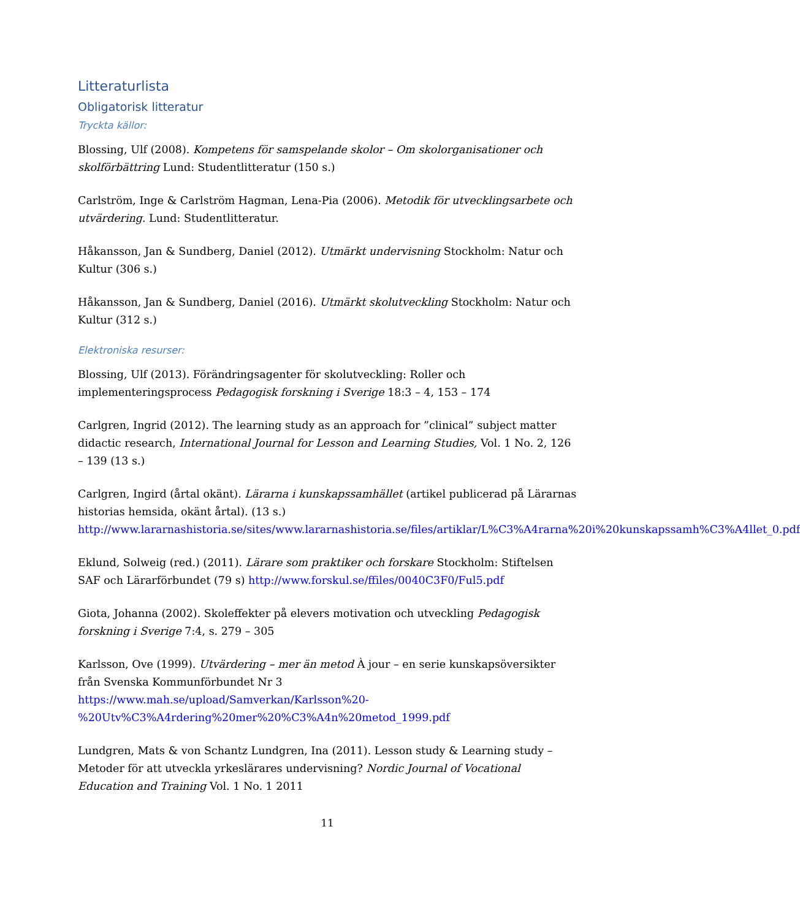Litteraturlista
Obligatorisk litteratur
Tryckta källor:
Blossing, Ulf (2008). Kompetens för samspelande skolor – Om skolorganisationer och skolförbättring Lund: Studentlitteratur (150 s.)
Carlström, Inge & Carlström Hagman, Lena-Pia (2006). Metodik för utvecklingsarbete och utvärdering. Lund: Studentlitteratur.
Håkansson, Jan & Sundberg, Daniel (2012). Utmärkt undervisning Stockholm: Natur och Kultur (306 s.)
Håkansson, Jan & Sundberg, Daniel (2016). Utmärkt skolutveckling Stockholm: Natur och Kultur (312 s.)
Elektroniska resurser:
Blossing, Ulf (2013). Förändringsagenter för skolutveckling: Roller och implementeringsprocess Pedagogisk forskning i Sverige 18:3 – 4, 153 – 174
Carlgren, Ingrid (2012). The learning study as an approach for ”clinical” subject matter didactic research, International Journal for Lesson and Learning Studies, Vol. 1 No. 2, 126 – 139 (13 s.)
Carlgren, Ingird (årtal okänt). Lärarna i kunskapssamhället (artikel publicerad på Lärarnas historias hemsida, okänt årtal). (13 s.) http://www.lararnashistoria.se/sites/www.lararnashistoria.se/files/artiklar/L%C3%A4rarna%20i%20kunskapssamh%C3%A4llet_0.pdf
Eklund, Solweig (red.) (2011). Lärare som praktiker och forskare Stockholm: Stiftelsen SAF och Lärarförbundet (79 s) http://www.forskul.se/ffiles/0040C3F0/Ful5.pdf
Giota, Johanna (2002). Skoleffekter på elevers motivation och utveckling Pedagogisk forskning i Sverige 7:4, s. 279 – 305
Karlsson, Ove (1999). Utvärdering – mer än metod À jour – en serie kunskapsöversikter från Svenska Kommunförbundet Nr 3 https://www.mah.se/upload/Samverkan/Karlsson%20-%20Utv%C3%A4rdering%20mer%20%C3%A4n%20metod_1999.pdf
Lundgren, Mats & von Schantz Lundgren, Ina (2011). Lesson study & Learning study – Metoder för att utveckla yrkeslärares undervisning? Nordic Journal of Vocational Education and Training Vol. 1 No. 1 2011
11